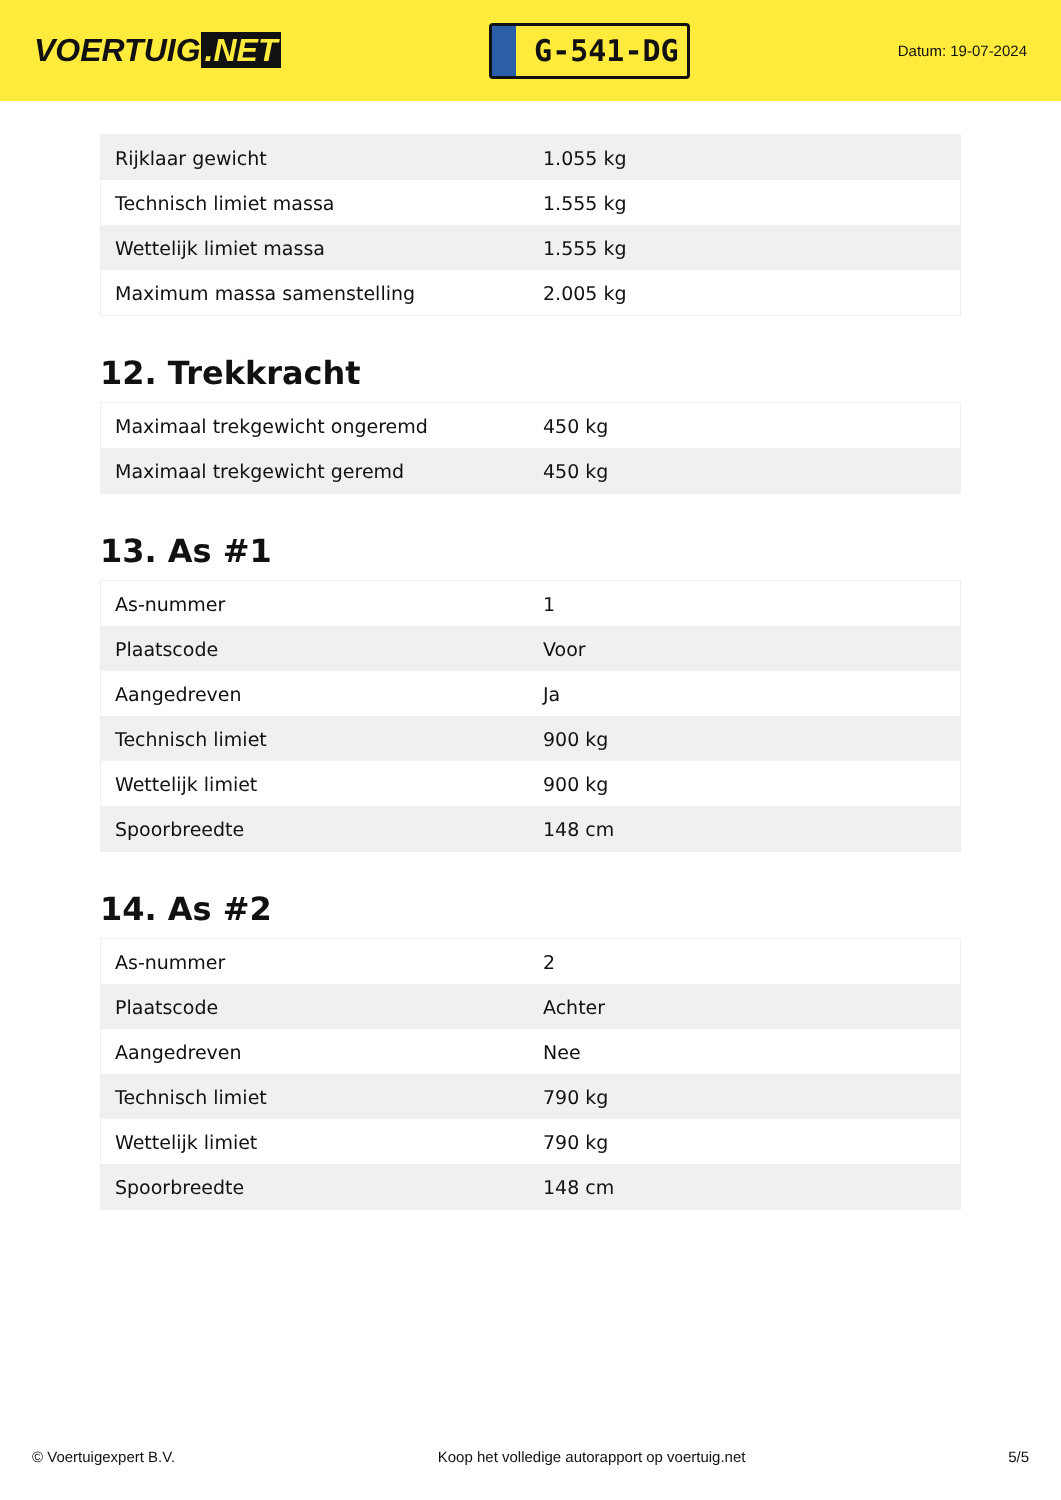VOERTUIG.NET
G-541-DG
Datum: 19-07-2024
| Rijklaar gewicht | 1.055 kg |
| Technisch limiet massa | 1.555 kg |
| Wettelijk limiet massa | 1.555 kg |
| Maximum massa samenstelling | 2.005 kg |
12. Trekkracht
| Maximaal trekgewicht ongeremd | 450 kg |
| Maximaal trekgewicht geremd | 450 kg |
13. As #1
| As-nummer | 1 |
| Plaatscode | Voor |
| Aangedreven | Ja |
| Technisch limiet | 900 kg |
| Wettelijk limiet | 900 kg |
| Spoorbreedte | 148 cm |
14. As #2
| As-nummer | 2 |
| Plaatscode | Achter |
| Aangedreven | Nee |
| Technisch limiet | 790 kg |
| Wettelijk limiet | 790 kg |
| Spoorbreedte | 148 cm |
© Voertuigexpert B.V. Koop het volledige autorapport op voertuig.net 5/5